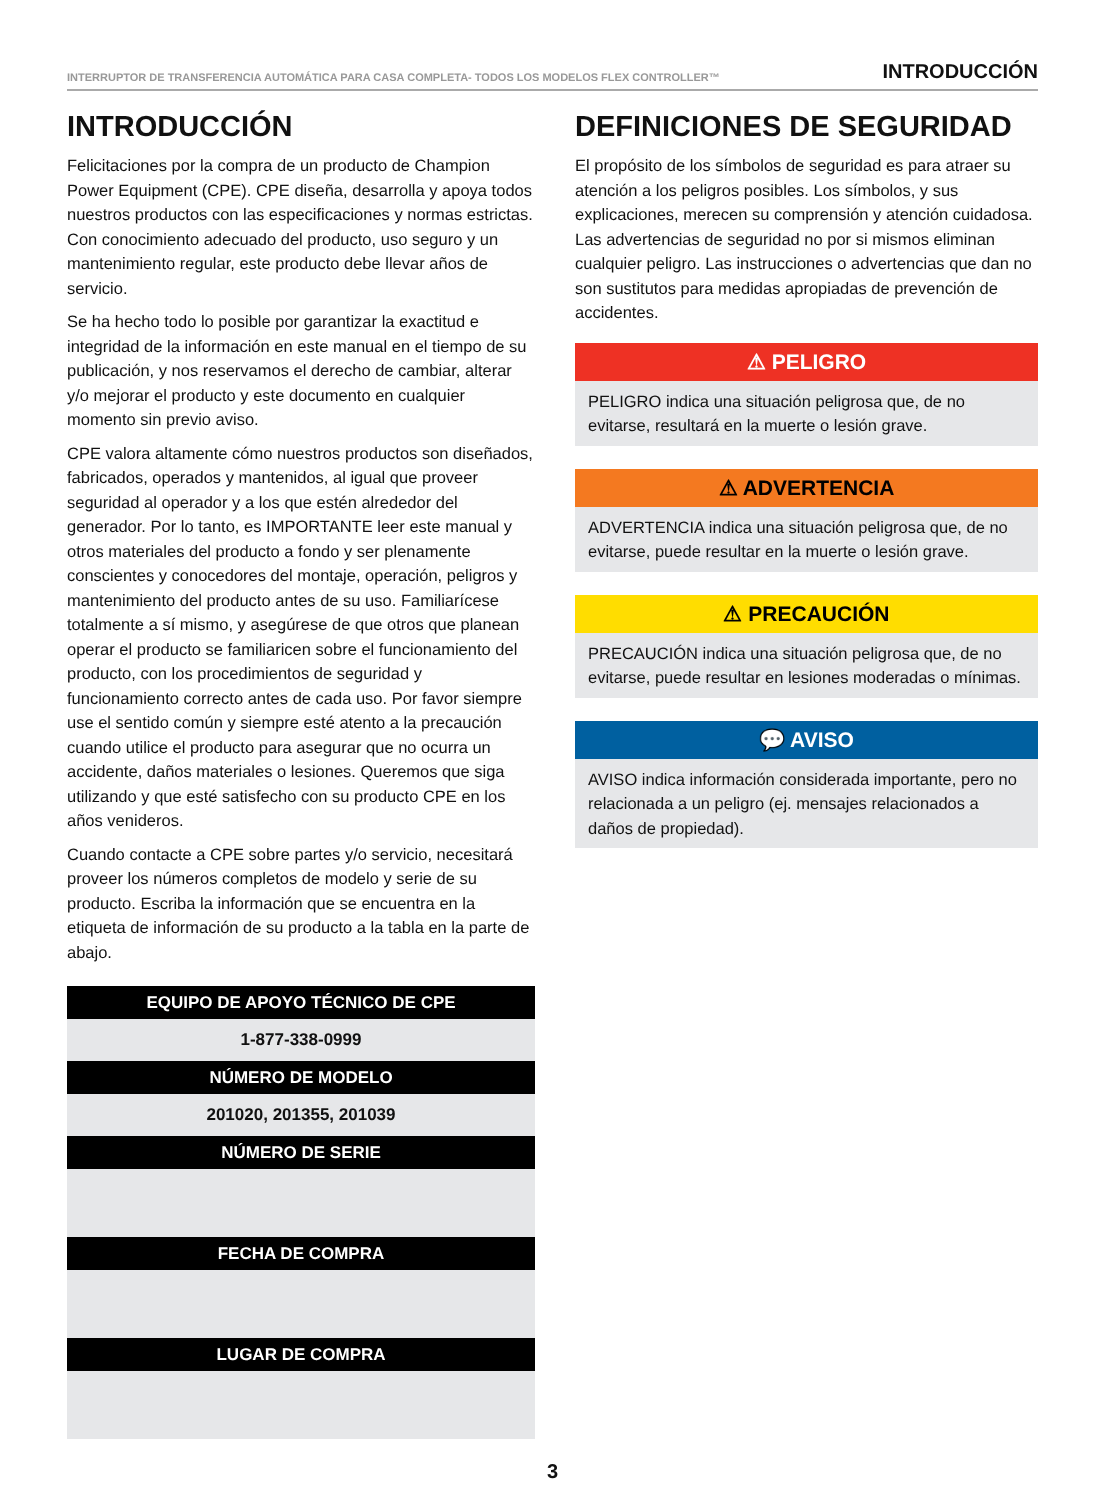INTERRUPTOR DE TRANSFERENCIA AUTOMÁTICA PARA CASA COMPLETA- TODOS LOS MODELOS FLEX CONTROLLER™ INTRODUCCIÓN
INTRODUCCIÓN
Felicitaciones por la compra de un producto de Champion Power Equipment (CPE). CPE diseña, desarrolla y apoya todos nuestros productos con las especificaciones y normas estrictas. Con conocimiento adecuado del producto, uso seguro y un mantenimiento regular, este producto debe llevar años de servicio.
Se ha hecho todo lo posible por garantizar la exactitud e integridad de la información en este manual en el tiempo de su publicación, y nos reservamos el derecho de cambiar, alterar y/o mejorar el producto y este documento en cualquier momento sin previo aviso.
CPE valora altamente cómo nuestros productos son diseñados, fabricados, operados y mantenidos, al igual que proveer seguridad al operador y a los que estén alrededor del generador. Por lo tanto, es IMPORTANTE leer este manual y otros materiales del producto a fondo y ser plenamente conscientes y conocedores del montaje, operación, peligros y mantenimiento del producto antes de su uso. Familiarícese totalmente a sí mismo, y asegúrese de que otros que planean operar el producto se familiaricen sobre el funcionamiento del producto, con los procedimientos de seguridad y funcionamiento correcto antes de cada uso. Por favor siempre use el sentido común y siempre esté atento a la precaución cuando utilice el producto para asegurar que no ocurra un accidente, daños materiales o lesiones. Queremos que siga utilizando y que esté satisfecho con su producto CPE en los años venideros.
Cuando contacte a CPE sobre partes y/o servicio, necesitará proveer los números completos de modelo y serie de su producto. Escriba la información que se encuentra en la etiqueta de información de su producto a la tabla en la parte de abajo.
| EQUIPO DE APOYO TÉCNICO DE CPE |
| --- |
| 1-877-338-0999 |
| NÚMERO DE MODELO |
| 201020, 201355, 201039 |
| NÚMERO DE SERIE |
| FECHA DE COMPRA |
| LUGAR DE COMPRA |
DEFINICIONES DE SEGURIDAD
El propósito de los símbolos de seguridad es para atraer su atención a los peligros posibles. Los símbolos, y sus explicaciones, merecen su comprensión y atención cuidadosa. Las advertencias de seguridad no por si mismos eliminan cualquier peligro. Las instrucciones o advertencias que dan no son sustitutos para medidas apropiadas de prevención de accidentes.
⚠ PELIGRO
PELIGRO indica una situación peligrosa que, de no evitarse, resultará en la muerte o lesión grave.
⚠ ADVERTENCIA
ADVERTENCIA indica una situación peligrosa que, de no evitarse, puede resultar en la muerte o lesión grave.
⚠ PRECAUCIÓN
PRECAUCIÓN indica una situación peligrosa que, de no evitarse, puede resultar en lesiones moderadas o mínimas.
💬 AVISO
AVISO indica información considerada importante, pero no relacionada a un peligro (ej. mensajes relacionados a daños de propiedad).
3